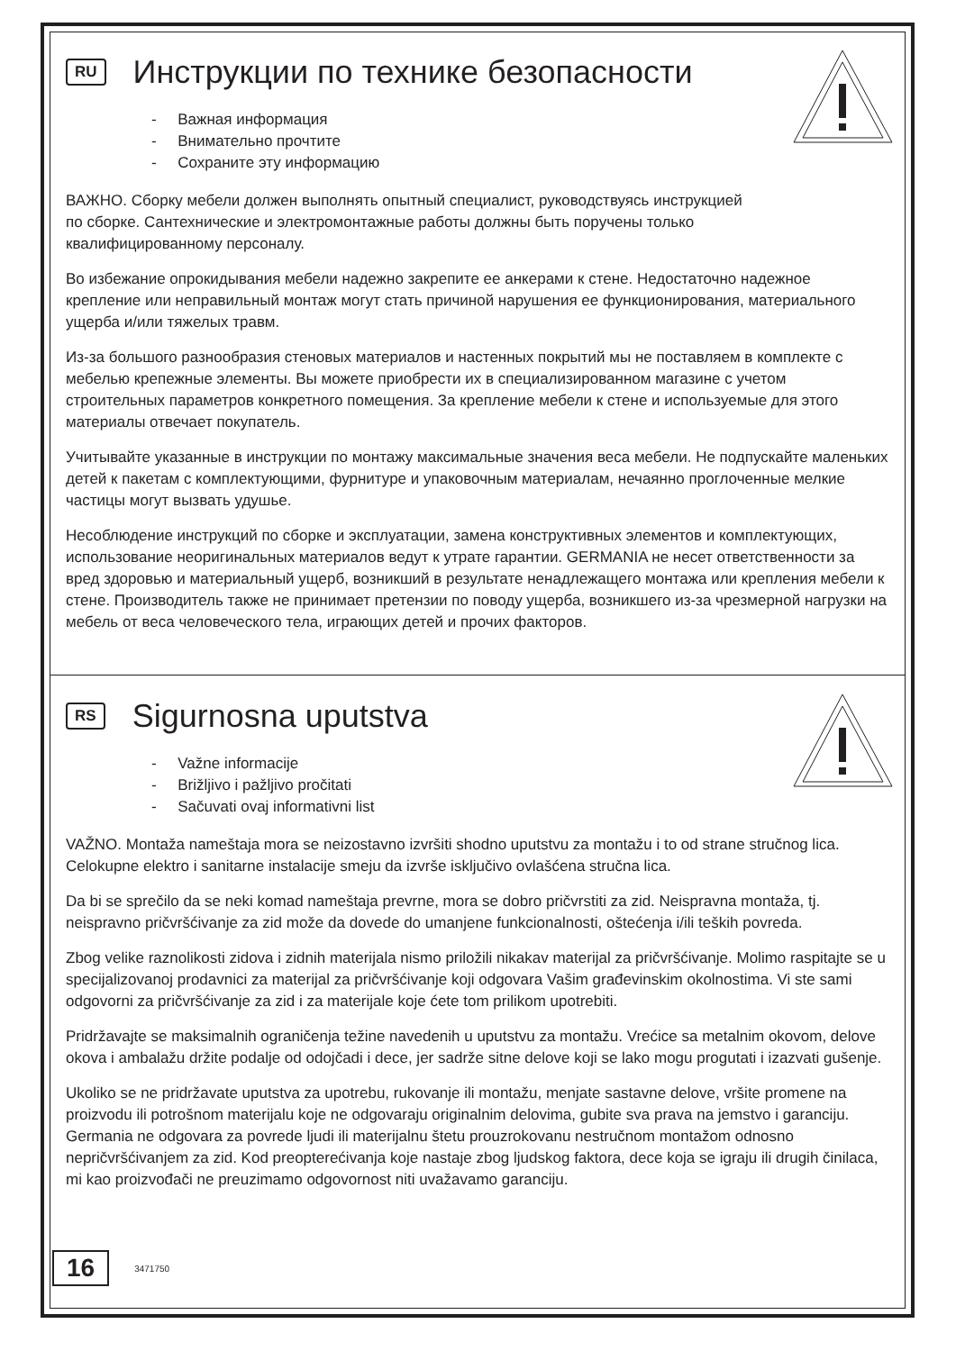RU Инструкции по технике безопасности
- Важная информация
- Внимательно прочтите
- Сохраните эту информацию
ВАЖНО. Сборку мебели должен выполнять опытный специалист, руководствуясь инструкцией
по сборке. Сантехнические и электромонтажные работы должны быть поручены только
квалифицированному персоналу.
Во избежание опрокидывания мебели надежно закрепите ее анкерами к стене. Недостаточно надежное крепление или неправильный монтаж могут стать причиной нарушения ее функционирования, материального ущерба и/или тяжелых травм.
Из-за большого разнообразия стеновых материалов и настенных покрытий мы не поставляем в комплекте с мебелью крепежные элементы. Вы можете приобрести их в специализированном магазине с учетом строительных параметров конкретного помещения. За крепление мебели к стене и используемые для этого материалы отвечает покупатель.
Учитывайте указанные в инструкции по монтажу максимальные значения веса мебели. Не подпускайте маленьких детей к пакетам с комплектующими, фурнитуре и упаковочным материалам, нечаянно проглоченные мелкие частицы могут вызвать удушье.
Несоблюдение инструкций по сборке и эксплуатации, замена конструктивных элементов и комплектующих, использование неоригинальных материалов ведут к утрате гарантии. GERMANIA не несет ответственности за вред здоровью и материальный ущерб, возникший в результате ненадлежащего монтажа или крепления мебели к стене. Производитель также не принимает претензии по поводу ущерба, возникшего из-за чрезмерной нагрузки на мебель от веса человеческого тела, играющих детей и прочих факторов.
RS Sigurnosna uputstva
- Važne informacije
- Brižljivo i pažljivo pročitati
- Sačuvati ovaj informativni list
VAŽNO. Montaža nameštaja mora se neizostavno izvršiti shodno uputstvu za montažu i to od strane stručnog lica. Celokupne elektro i sanitarne instalacije smeju da izvrše isključivo ovlašćena stručna lica.
Da bi se sprečilo da se neki komad nameštaja prevrne, mora se dobro pričvrstiti za zid. Neispravna montaža, tj. neispravno pričvršćivanje za zid može da dovede do umanjene funkcionalnosti, oštećenja i/ili teških povreda.
Zbog velike raznolikosti zidova i zidnih materijala nismo priložili nikakav materijal za pričvršćivanje. Molimo raspitajte se u specijalizovanoj prodavnici za materijal za pričvršćivanje koji odgovara Vašim građevinskim okolnostima. Vi ste sami odgovorni za pričvršćivanje za zid i za materijale koje ćete tom prilikom upotrebiti.
Pridržavajte se maksimalnih ograničenja težine navedenih u uputstvu za montažu. Vrećice sa metalnim okovom, delove okova i ambalažu držite podalje od odojčadi i dece, jer sadrže sitne delove koji se lako mogu progutati i izazvati gušenje.
Ukoliko se ne pridržavate uputstva za upotrebu, rukovanje ili montažu, menjate sastavne delove, vršite promene na proizvodu ili potrošnom materijalu koje ne odgovaraju originalnim delovima, gubite sva prava na jemstvo i garanciju. Germania ne odgovara za povrede ljudi ili materijalnu štetu prouzrokovanu nestručnom montažom odnosno nepričvršćivanjem za zid. Kod preopterećivanja koje nastaje zbog ljudskog faktora, dece koja se igraju ili drugih činilaca, mi kao proizvođači ne preuzimamo odgovornost niti uvažavamo garanciju.
16 3471750